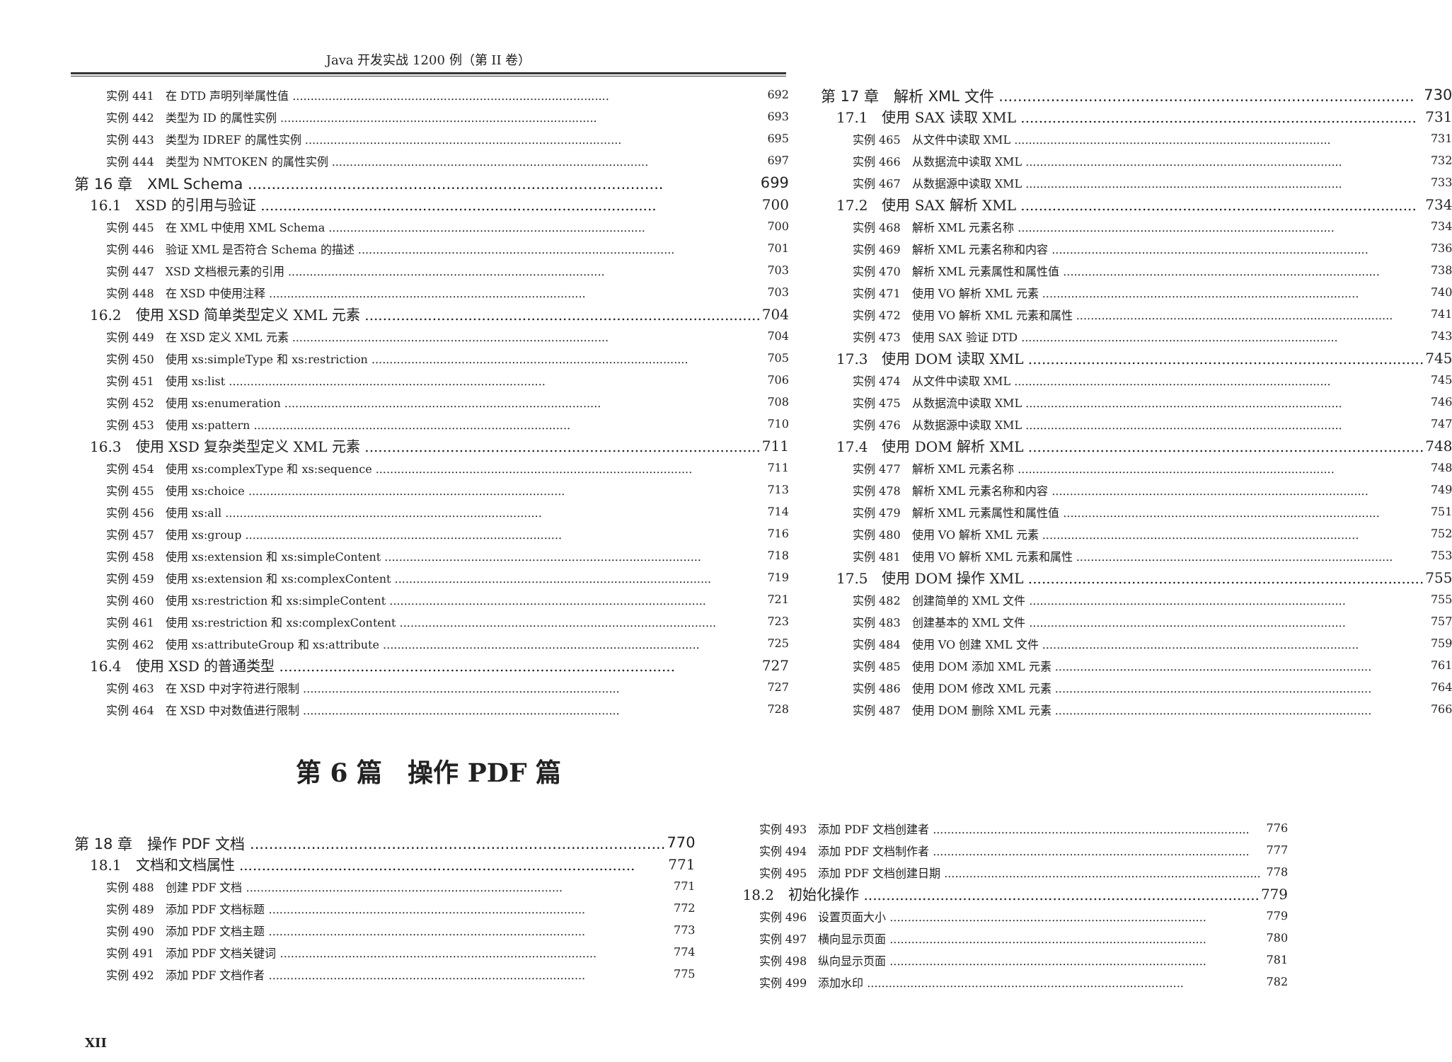Java 开发实战 1200 例（第 II 卷）
实例 441　在 DTD 声明列举属性值 692
实例 442　类型为 ID 的属性实例 693
实例 443　类型为 IDREF 的属性实例 695
实例 444　类型为 NMTOKEN 的属性实例 697
第 16 章　XML Schema 699
16.1　XSD 的引用与验证 700
实例 445　在 XML 中使用 XML Schema 700
实例 446　验证 XML 是否符合 Schema 的描述 701
实例 447　XSD 文档根元素的引用 703
实例 448　在 XSD 中使用注释 703
16.2　使用 XSD 简单类型定义 XML 元素 704
实例 449　在 XSD 定义 XML 元素 704
实例 450　使用 xs:simpleType 和 xs:restriction 705
实例 451　使用 xs:list 706
实例 452　使用 xs:enumeration 708
实例 453　使用 xs:pattern 710
16.3　使用 XSD 复杂类型定义 XML 元素 711
实例 454　使用 xs:complexType 和 xs:sequence 711
实例 455　使用 xs:choice 713
实例 456　使用 xs:all 714
实例 457　使用 xs:group 716
实例 458　使用 xs:extension 和 xs:simpleContent 718
实例 459　使用 xs:extension 和 xs:complexContent 719
实例 460　使用 xs:restriction 和 xs:simpleContent 721
实例 461　使用 xs:restriction 和 xs:complexContent 723
实例 462　使用 xs:attributeGroup 和 xs:attribute 725
16.4　使用 XSD 的普通类型 727
实例 463　在 XSD 中对字符进行限制 727
实例 464　在 XSD 中对数值进行限制 728
第 17 章　解析 XML 文件 730
17.1　使用 SAX 读取 XML 731
实例 465　从文件中读取 XML 731
实例 466　从数据流中读取 XML 732
实例 467　从数据源中读取 XML 733
17.2　使用 SAX 解析 XML 734
实例 468　解析 XML 元素名称 734
实例 469　解析 XML 元素名称和内容 736
实例 470　解析 XML 元素属性和属性值 738
实例 471　使用 VO 解析 XML 元素 740
实例 472　使用 VO 解析 XML 元素和属性 741
实例 473　使用 SAX 验证 DTD 743
17.3　使用 DOM 读取 XML 745
实例 474　从文件中读取 XML 745
实例 475　从数据流中读取 XML 746
实例 476　从数据源中读取 XML 747
17.4　使用 DOM 解析 XML 748
实例 477　解析 XML 元素名称 748
实例 478　解析 XML 元素名称和内容 749
实例 479　解析 XML 元素属性和属性值 751
实例 480　使用 VO 解析 XML 元素 752
实例 481　使用 VO 解析 XML 元素和属性 753
17.5　使用 DOM 操作 XML 755
实例 482　创建简单的 XML 文件 755
实例 483　创建基本的 XML 文件 757
实例 484　使用 VO 创建 XML 文件 759
实例 485　使用 DOM 添加 XML 元素 761
实例 486　使用 DOM 修改 XML 元素 764
实例 487　使用 DOM 删除 XML 元素 766
第 6 篇　操作 PDF 篇
第 18 章　操作 PDF 文档 770
18.1　文档和文档属性 771
实例 488　创建 PDF 文档 771
实例 489　添加 PDF 文档标题 772
实例 490　添加 PDF 文档主题 773
实例 491　添加 PDF 文档关键词 774
实例 492　添加 PDF 文档作者 775
实例 493　添加 PDF 文档创建者 776
实例 494　添加 PDF 文档制作者 777
实例 495　添加 PDF 文档创建日期 778
18.2　初始化操作 779
实例 496　设置页面大小 779
实例 497　横向显示页面 780
实例 498　纵向显示页面 781
实例 499　添加水印 782
XII